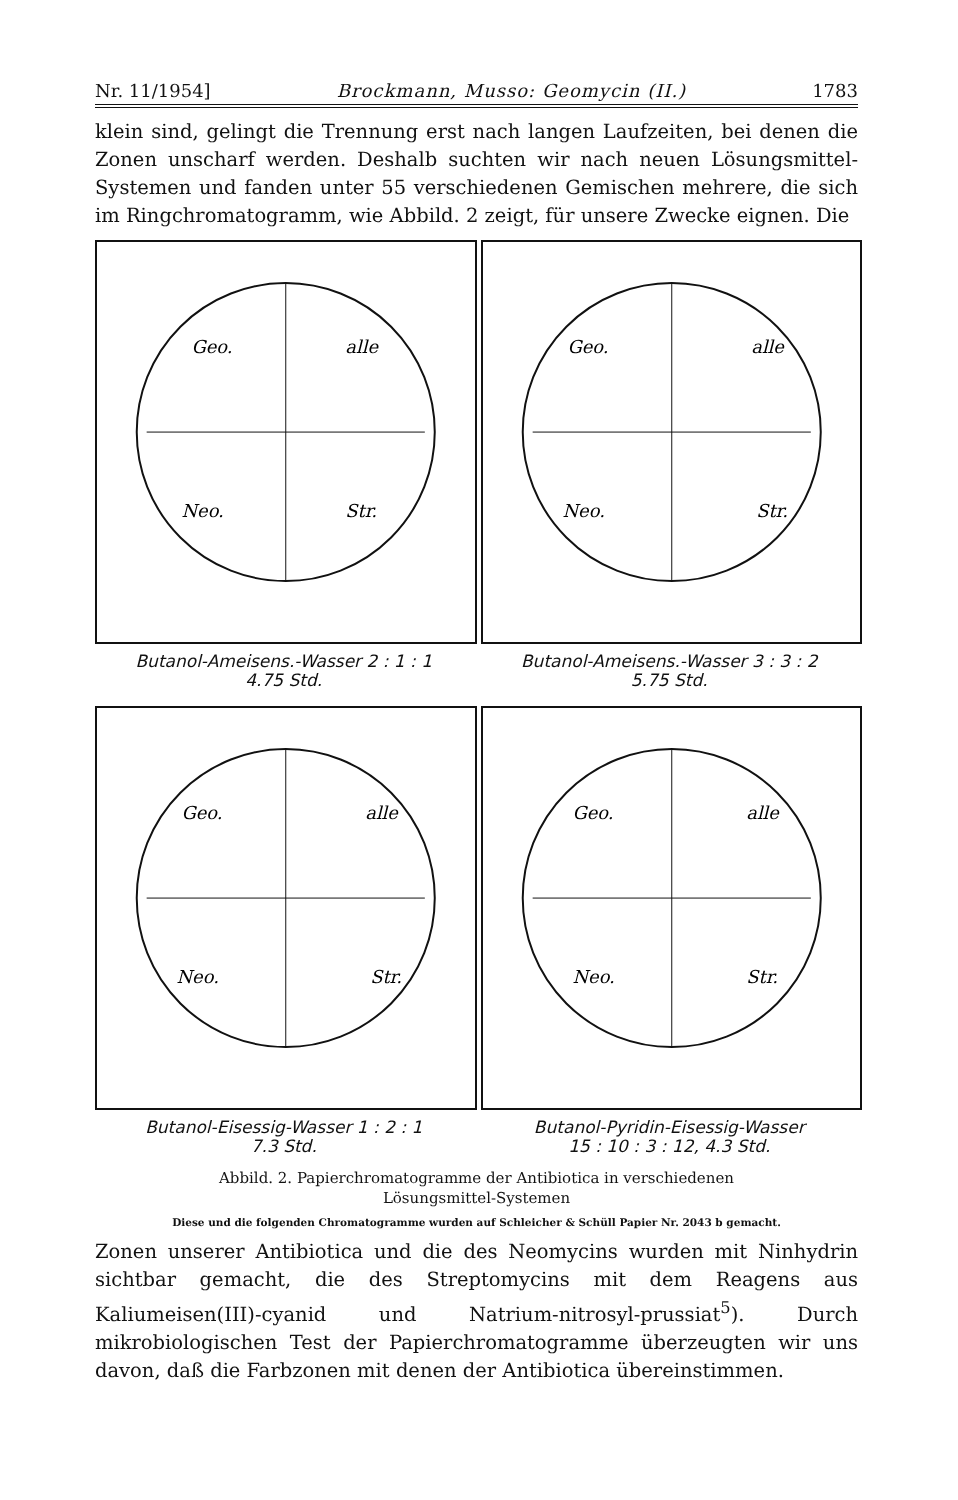Nr. 11/1954] Brockmann, Musso: Geomycin (II.) 1783
klein sind, gelingt die Trennung erst nach langen Laufzeiten, bei denen die Zonen unscharf werden. Deshalb suchten wir nach neuen Lösungsmittel-Systemen und fanden unter 55 verschiedenen Gemischen mehrere, die sich im Ringchromatogramm, wie Abbild. 2 zeigt, für unsere Zwecke eignen. Die
Geo.
alle
Neo.
Str.
Butanol-Ameisens.-Wasser 2 : 1 : 1
4.75 Std.
Geo.
alle
Neo.
Str.
Butanol-Ameisens.-Wasser 3 : 3 : 2
5.75 Std.
Geo.
alle
Neo.
Str.
Butanol-Eisessig-Wasser 1 : 2 : 1
7.3 Std.
Geo.
alle
Neo.
Str.
Butanol-Pyridin-Eisessig-Wasser
15 : 10 : 3 : 12, 4.3 Std.
Abbild. 2. Papierchromatogramme der Antibiotica in verschiedenen
Lösungsmittel-Systemen
Diese und die folgenden Chromatogramme wurden auf Schleicher & Schüll Papier Nr. 2043 b gemacht.
Zonen unserer Antibiotica und die des Neomycins wurden mit Ninhydrin sichtbar gemacht, die des Streptomycins mit dem Reagens aus Kaliumeisen(III)-cyanid und Natrium-nitrosyl-prussiat<sup>5</sup>). Durch mikrobiologischen Test der Papierchromatogramme überzeugten wir uns davon, daß die Farbzonen mit denen der Antibiotica übereinstimmen.